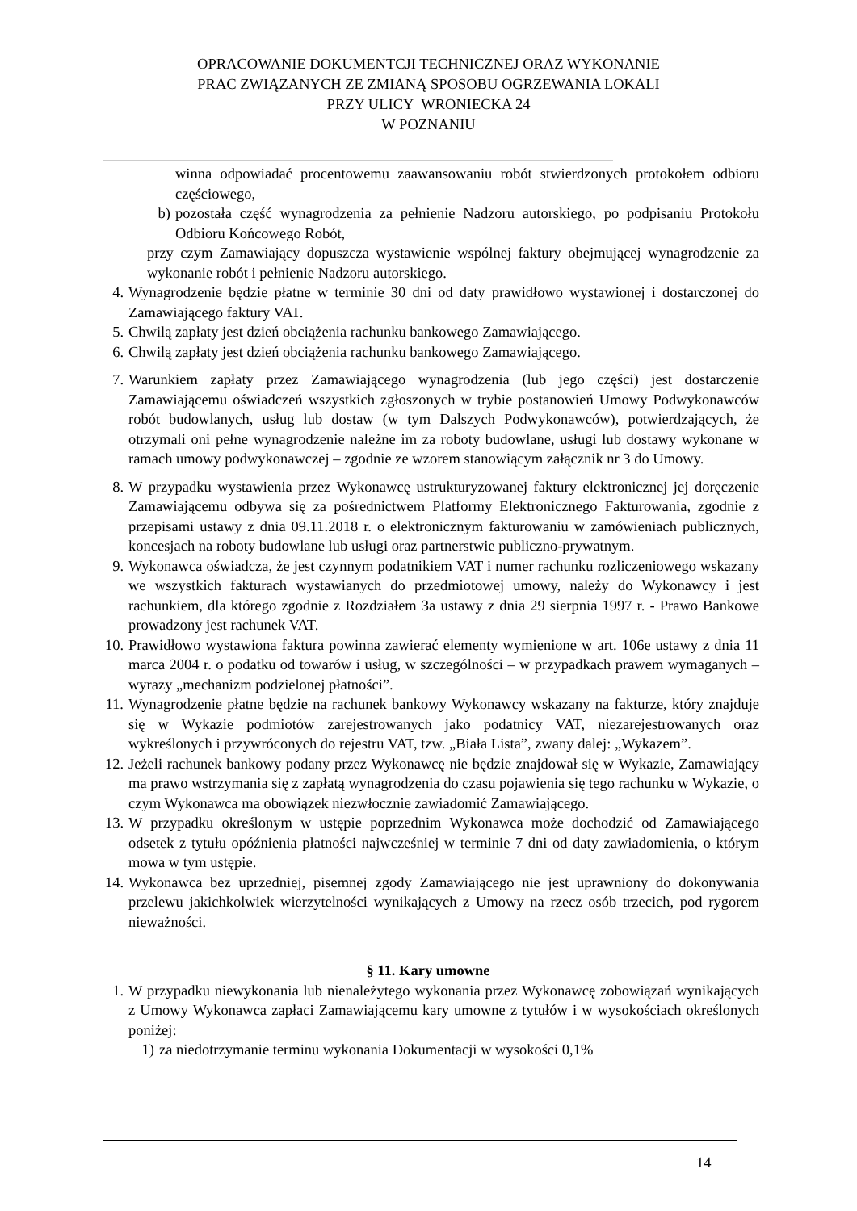OPRACOWANIE DOKUMENTCJI TECHNICZNEJ ORAZ WYKONANIE
PRAC ZWIĄZANYCH ZE ZMIANĄ SPOSOBU OGRZEWANIA LOKALI
PRZY ULICY WRONIECKA 24
W POZNANIU
winna odpowiadać procentowemu zaawansowaniu robót stwierdzonych protokołem odbioru częściowego,
b) pozostała część wynagrodzenia za pełnienie Nadzoru autorskiego, po podpisaniu Protokołu Odbioru Końcowego Robót,
przy czym Zamawiający dopuszcza wystawienie wspólnej faktury obejmującej wynagrodzenie za wykonanie robót i pełnienie Nadzoru autorskiego.
4. Wynagrodzenie będzie płatne w terminie 30 dni od daty prawidłowo wystawionej i dostarczonej do Zamawiającego faktury VAT.
5. Chwilą zapłaty jest dzień obciążenia rachunku bankowego Zamawiającego.
6. Chwilą zapłaty jest dzień obciążenia rachunku bankowego Zamawiającego.
7. Warunkiem zapłaty przez Zamawiającego wynagrodzenia (lub jego części) jest dostarczenie Zamawiającemu oświadczeń wszystkich zgłoszonych w trybie postanowień Umowy Podwykonawców robót budowlanych, usług lub dostaw (w tym Dalszych Podwykonawców), potwierdzających, że otrzymali oni pełne wynagrodzenie należne im za roboty budowlane, usługi lub dostawy wykonane w ramach umowy podwykonawczej – zgodnie ze wzorem stanowiącym załącznik nr 3 do Umowy.
8. W przypadku wystawienia przez Wykonawcę ustrukturyzowanej faktury elektronicznej jej doręczenie Zamawiającemu odbywa się za pośrednictwem Platformy Elektronicznego Fakturowania, zgodnie z przepisami ustawy z dnia 09.11.2018 r. o elektronicznym fakturowaniu w zamówieniach publicznych, koncesjach na roboty budowlane lub usługi oraz partnerstwie publiczno-prywatnym.
9. Wykonawca oświadcza, że jest czynnym podatnikiem VAT i numer rachunku rozliczeniowego wskazany we wszystkich fakturach wystawianych do przedmiotowej umowy, należy do Wykonawcy i jest rachunkiem, dla którego zgodnie z Rozdziałem 3a ustawy z dnia 29 sierpnia 1997 r. - Prawo Bankowe prowadzony jest rachunek VAT.
10. Prawidłowo wystawiona faktura powinna zawierać elementy wymienione w art. 106e ustawy z dnia 11 marca 2004 r. o podatku od towarów i usług, w szczególności – w przypadkach prawem wymaganych – wyrazy „mechanizm podzielonej płatności”.
11. Wynagrodzenie płatne będzie na rachunek bankowy Wykonawcy wskazany na fakturze, który znajduje się w Wykazie podmiotów zarejestrowanych jako podatnicy VAT, niezarejestrowanych oraz wykreślonych i przywróconych do rejestru VAT, tzw. „Biała Lista”, zwany dalej: „Wykazem”.
12. Jeżeli rachunek bankowy podany przez Wykonawcę nie będzie znajdował się w Wykazie, Zamawiający ma prawo wstrzymania się z zapłatą wynagrodzenia do czasu pojawienia się tego rachunku w Wykazie, o czym Wykonawca ma obowiązek niezwłocznie zawiadomić Zamawiającego.
13. W przypadku określonym w ustępie poprzednim Wykonawca może dochodzić od Zamawiającego odsetek z tytułu opóźnienia płatności najwcześniej w terminie 7 dni od daty zawiadomienia, o którym mowa w tym ustępie.
14. Wykonawca bez uprzedniej, pisemnej zgody Zamawiającego nie jest uprawniony do dokonywania przelewu jakichkolwiek wierzytelności wynikających z Umowy na rzecz osób trzecich, pod rygorem nieważności.
§ 11. Kary umowne
1. W przypadku niewykonania lub nienależytego wykonania przez Wykonawcę zobowiązań wynikających z Umowy Wykonawca zapłaci Zamawiającemu kary umowne z tytułów i w wysokościach określonych poniżej:
1) za niedotrzymanie terminu wykonania Dokumentacji w wysokości 0,1%
14